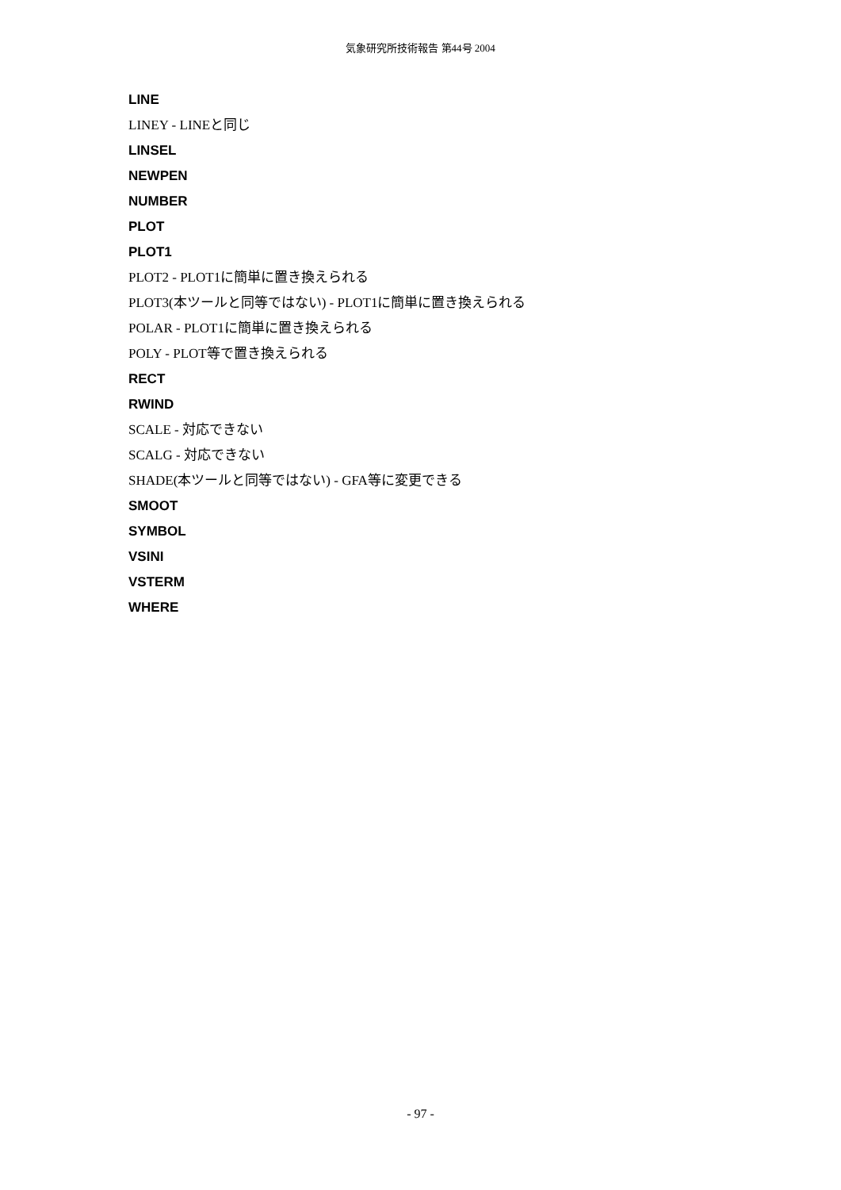気象研究所技術報告 第44号 2004
LINE
LINEY - LINEと同じ
LINSEL
NEWPEN
NUMBER
PLOT
PLOT1
PLOT2 - PLOT1に簡単に置き換えられる
PLOT3(本ツールと同等ではない) - PLOT1に簡単に置き換えられる
POLAR - PLOT1に簡単に置き換えられる
POLY - PLOT等で置き換えられる
RECT
RWIND
SCALE - 対応できない
SCALG - 対応できない
SHADE(本ツールと同等ではない) - GFA等に変更できる
SMOOT
SYMBOL
VSINI
VSTERM
WHERE
- 97 -